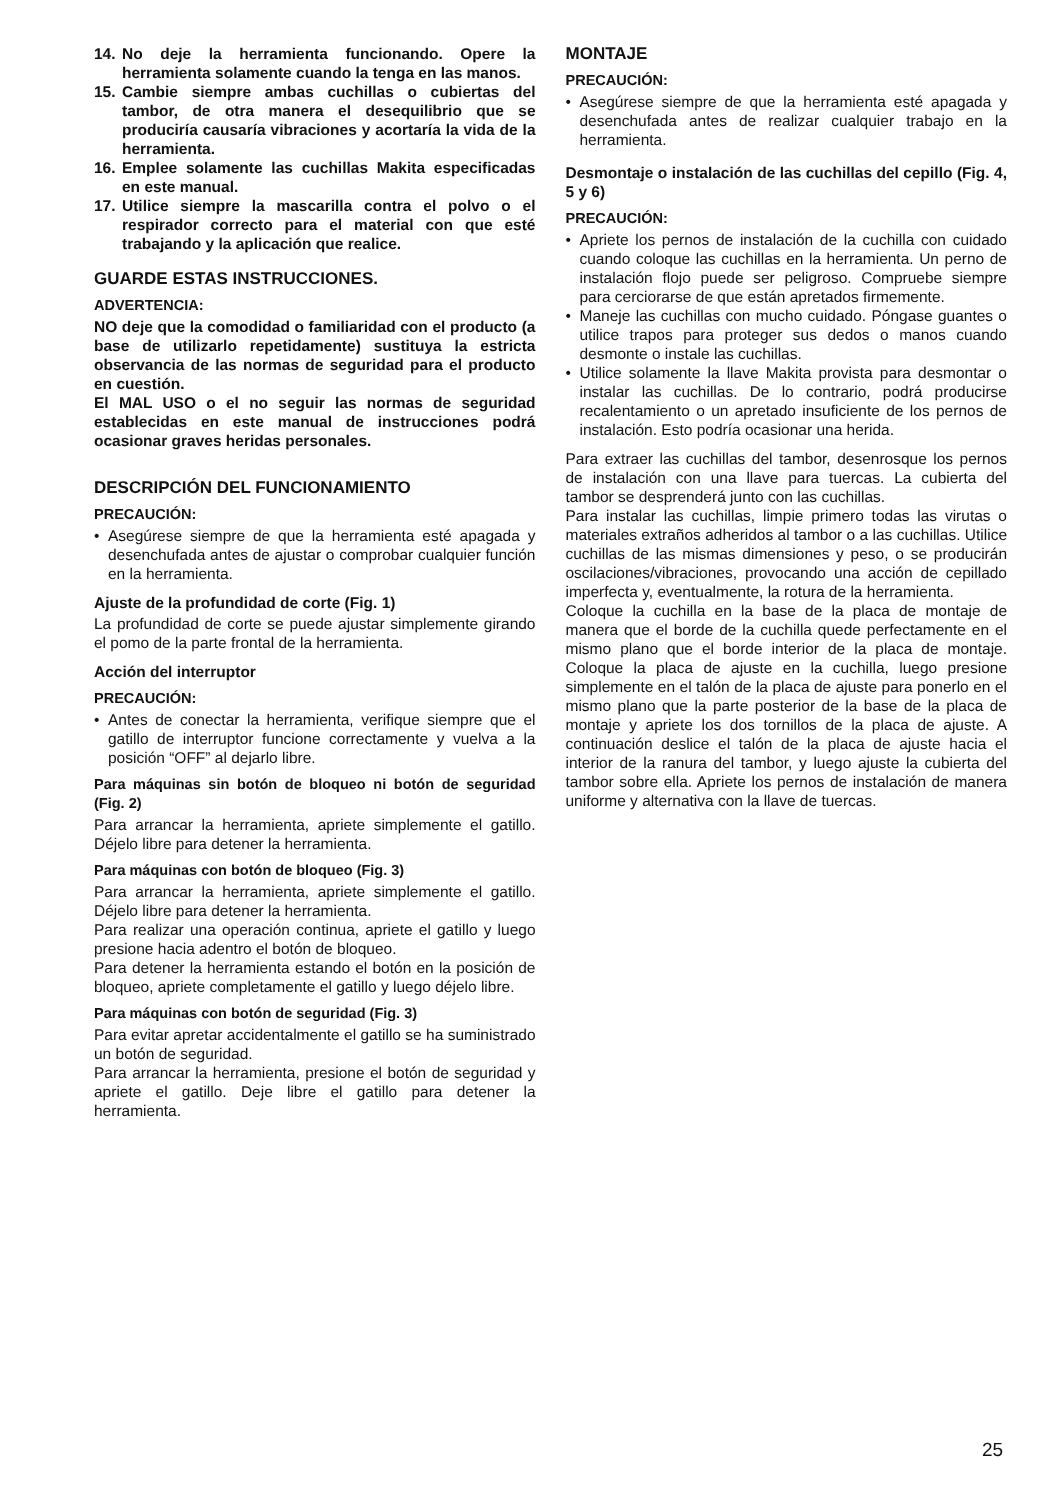14. No deje la herramienta funcionando. Opere la herramienta solamente cuando la tenga en las manos.
15. Cambie siempre ambas cuchillas o cubiertas del tambor, de otra manera el desequilibrio que se produciría causaría vibraciones y acortaría la vida de la herramienta.
16. Emplee solamente las cuchillas Makita especificadas en este manual.
17. Utilice siempre la mascarilla contra el polvo o el respirador correcto para el material con que esté trabajando y la aplicación que realice.
GUARDE ESTAS INSTRUCCIONES.
ADVERTENCIA:
NO deje que la comodidad o familiaridad con el producto (a base de utilizarlo repetidamente) sustituya la estricta observancia de las normas de seguridad para el producto en cuestión.
El MAL USO o el no seguir las normas de seguridad establecidas en este manual de instrucciones podrá ocasionar graves heridas personales.
DESCRIPCIÓN DEL FUNCIONAMIENTO
PRECAUCIÓN:
• Asegúrese siempre de que la herramienta esté apagada y desenchufada antes de ajustar o comprobar cualquier función en la herramienta.
Ajuste de la profundidad de corte (Fig. 1)
La profundidad de corte se puede ajustar simplemente girando el pomo de la parte frontal de la herramienta.
Acción del interruptor
PRECAUCIÓN:
• Antes de conectar la herramienta, verifique siempre que el gatillo de interruptor funcione correctamente y vuelva a la posición “OFF” al dejarlo libre.
Para máquinas sin botón de bloqueo ni botón de seguridad (Fig. 2)
Para arrancar la herramienta, apriete simplemente el gatillo. Déjelo libre para detener la herramienta.
Para máquinas con botón de bloqueo (Fig. 3)
Para arrancar la herramienta, apriete simplemente el gatillo. Déjelo libre para detener la herramienta.
Para realizar una operación continua, apriete el gatillo y luego presione hacia adentro el botón de bloqueo.
Para detener la herramienta estando el botón en la posición de bloqueo, apriete completamente el gatillo y luego déjelo libre.
Para máquinas con botón de seguridad (Fig. 3)
Para evitar apretar accidentalmente el gatillo se ha suministrado un botón de seguridad.
Para arrancar la herramienta, presione el botón de seguridad y apriete el gatillo. Deje libre el gatillo para detener la herramienta.
MONTAJE
PRECAUCIÓN:
• Asegúrese siempre de que la herramienta esté apagada y desenchufada antes de realizar cualquier trabajo en la herramienta.
Desmontaje o instalación de las cuchillas del cepillo (Fig. 4, 5 y 6)
PRECAUCIÓN:
• Apriete los pernos de instalación de la cuchilla con cuidado cuando coloque las cuchillas en la herramienta. Un perno de instalación flojo puede ser peligroso. Compruebe siempre para cerciorarse de que están apretados firmemente.
• Maneje las cuchillas con mucho cuidado. Póngase guantes o utilice trapos para proteger sus dedos o manos cuando desmonte o instale las cuchillas.
• Utilice solamente la llave Makita provista para desmontar o instalar las cuchillas. De lo contrario, podrá producirse recalentamiento o un apretado insuficiente de los pernos de instalación. Esto podría ocasionar una herida.
Para extraer las cuchillas del tambor, desenrosque los pernos de instalación con una llave para tuercas. La cubierta del tambor se desprenderá junto con las cuchillas.
Para instalar las cuchillas, limpie primero todas las virutas o materiales extraños adheridos al tambor o a las cuchillas. Utilice cuchillas de las mismas dimensiones y peso, o se producirán oscilaciones/vibraciones, provocando una acción de cepillado imperfecta y, eventualmente, la rotura de la herramienta.
Coloque la cuchilla en la base de la placa de montaje de manera que el borde de la cuchilla quede perfectamente en el mismo plano que el borde interior de la placa de montaje. Coloque la placa de ajuste en la cuchilla, luego presione simplemente en el talón de la placa de ajuste para ponerlo en el mismo plano que la parte posterior de la base de la placa de montaje y apriete los dos tornillos de la placa de ajuste. A continuación deslice el talón de la placa de ajuste hacia el interior de la ranura del tambor, y luego ajuste la cubierta del tambor sobre ella. Apriete los pernos de instalación de manera uniforme y alternativa con la llave de tuercas.
25